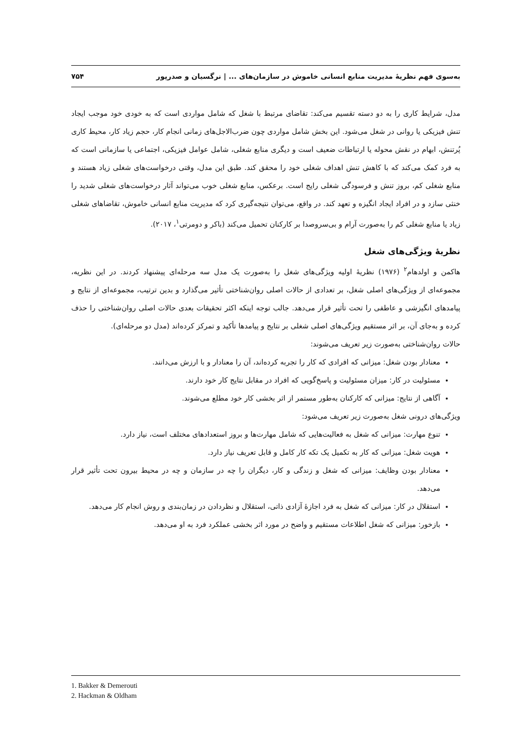به‌سوی فهم نظریهٔ مدیریت منابع انسانی خاموش در سازمان‌های ... | نرگسیان و صدرپور ۷۵۴
مدل، شرایط کاری را به دو دسته تقسیم می‌کند: تقاضای مرتبط با شغل که شامل مواردی است که به خودی خود موجب ایجاد تنش فیزیکی یا روانی در شغل می‌شود. این بخش شامل مواردی چون ضرب‌الاجل‌های زمانی انجام کار، حجم زیاد کار، محیط کاری پُرتنش، ابهام در نقش محوله یا ارتباطات ضعیف است و دیگری منابع شغلی، شامل عوامل فیزیکی، اجتماعی یا سازمانی است که به فرد کمک می‌کند که با کاهش تنش اهداف شغلی خود را محقق کند. طبق این مدل، وقتی درخواست‌های شغلی زیاد هستند و منابع شغلی کم، بروز تنش و فرسودگی شغلی رایج است. برعکس، منابع شغلی خوب می‌تواند آثار درخواست‌های شغلی شدید را خنثی سازد و در افراد ایجاد انگیزه و تعهد کند. در واقع، می‌توان نتیجه‌گیری کرد که مدیریت منابع انسانی خاموش، تقاضاهای شغلی زیاد یا منابع شغلی کم را به‌صورت آرام و بی‌سروصدا بر کارکنان تحمیل می‌کند (باکر و دومرتی<sup>۱</sup>، ۲۰۱۷).
نظریهٔ ویژگی‌های شغل
هاکمن و اولدهام<sup>۲</sup> (۱۹۷۶) نظریهٔ اولیه ویژگی‌های شغل را به‌صورت یک مدل سه مرحله‌ای پیشنهاد کردند. در این نظریه، مجموعه‌ای از ویژگی‌های اصلی شغل، بر تعدادی از حالات اصلی روان‌شناختی تأثیر می‌گذارد و بدین ترتیب، مجموعه‌ای از نتایج و پیامدهای انگیزشی و عاطفی را تحت تأثیر قرار می‌دهد. جالب توجه اینکه اکثر تحقیقات بعدی حالات اصلی روان‌شناختی را حذف کرده و به‌جای آن، بر اثر مستقیم ویژگی‌های اصلی شغلی بر نتایج و پیامدها تأکید و تمرکز کرده‌اند (مدل دو مرحله‌ای).
حالات روان‌شناختی به‌صورت زیر تعریف می‌شوند:
معنادار بودن شغل: میزانی که افرادی که کار را تجربه کرده‌اند، آن را معنادار و با ارزش می‌دانند.
مسئولیت در کار: میزان مسئولیت و پاسخ‌گویی که افراد در مقابل نتایج کار خود دارند.
آگاهی از نتایج: میزانی که کارکنان به‌طور مستمر از اثر بخشی کار خود مطلع می‌شوند.
ویژگی‌های درونی شغل به‌صورت زیر تعریف می‌شود:
تنوع مهارت: میزانی که شغل به فعالیت‌هایی که شامل مهارت‌ها و بروز استعدادهای مختلف است، نیاز دارد.
هویت شغل: میزانی که کار به تکمیل یک تکه کار کامل و قابل تعریف نیاز دارد.
معنادار بودن وظایف: میزانی که شغل و زندگی و کار، دیگران را چه در سازمان و چه در محیط بیرون تحت تأثیر قرار می‌دهد.
استقلال در کار: میزانی که شغل به فرد اجازهٔ آزادی ذاتی، استقلال و نظردادن در زمان‌بندی و روش انجام کار می‌دهد.
بازخور: میزانی که شغل اطلاعات مستقیم و واضح در مورد اثر بخشی عملکرد فرد به او می‌دهد.
1. Bakker & Demerouti
2. Hackman & Oldham